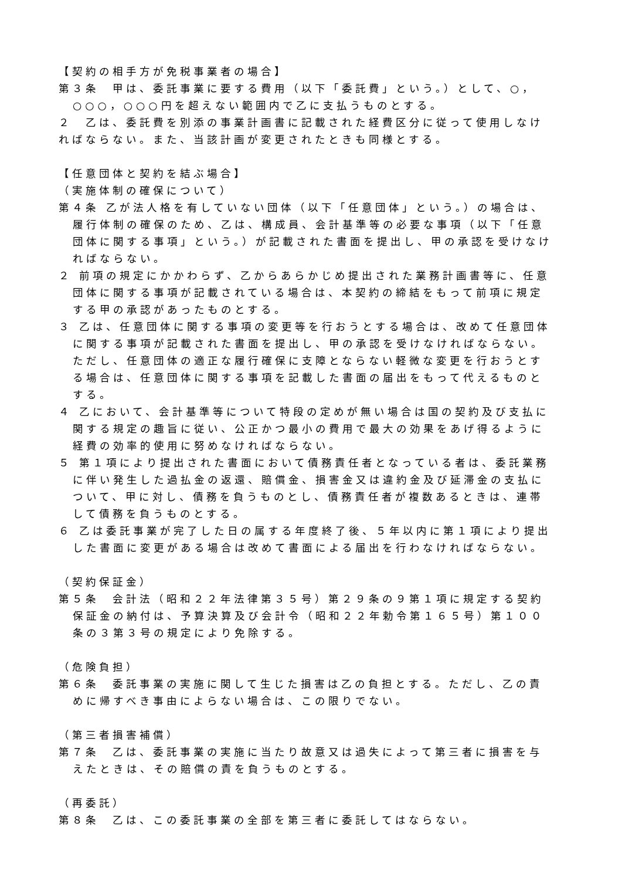【契約の相手方が免税事業者の場合】
第３条　甲は、委託事業に要する費用（以下「委託費」という。）として、○，○○○，○○○円を超えない範囲内で乙に支払うものとする。
２　乙は、委託費を別添の事業計画書に記載された経費区分に従って使用しなければならない。また、当該計画が変更されたときも同様とする。
【任意団体と契約を結ぶ場合】
（実施体制の確保について）
第４条 乙が法人格を有していない団体（以下「任意団体」という。）の場合は、履行体制の確保のため、乙は、構成員、会計基準等の必要な事項（以下「任意団体に関する事項」という。）が記載された書面を提出し、甲の承認を受けなければならない。
２ 前項の規定にかかわらず、乙からあらかじめ提出された業務計画書等に、任意団体に関する事項が記載されている場合は、本契約の締結をもって前項に規定する甲の承認があったものとする。
３ 乙は、任意団体に関する事項の変更等を行おうとする場合は、改めて任意団体に関する事項が記載された書面を提出し、甲の承認を受けなければならない。ただし、任意団体の適正な履行確保に支障とならない軽微な変更を行おうとする場合は、任意団体に関する事項を記載した書面の届出をもって代えるものとする。
４ 乙において、会計基準等について特段の定めが無い場合は国の契約及び支払に関する規定の趣旨に従い、公正かつ最小の費用で最大の効果をあげ得るように経費の効率的使用に努めなければならない。
５ 第１項により提出された書面において債務責任者となっている者は、委託業務に伴い発生した過払金の返還、賠償金、損害金又は違約金及び延滞金の支払について、甲に対し、債務を負うものとし、債務責任者が複数あるときは、連帯して債務を負うものとする。
６ 乙は委託事業が完了した日の属する年度終了後、５年以内に第１項により提出した書面に変更がある場合は改めて書面による届出を行わなければならない。
（契約保証金）
第５条　会計法（昭和２２年法律第３５号）第２９条の９第１項に規定する契約保証金の納付は、予算決算及び会計令（昭和２２年勅令第１６５号）第１００条の３第３号の規定により免除する。
（危険負担）
第６条　委託事業の実施に関して生じた損害は乙の負担とする。ただし、乙の責めに帰すべき事由によらない場合は、この限りでない。
（第三者損害補償）
第７条　乙は、委託事業の実施に当たり故意又は過失によって第三者に損害を与えたときは、その賠償の責を負うものとする。
（再委託）
第８条　乙は、この委託事業の全部を第三者に委託してはならない。